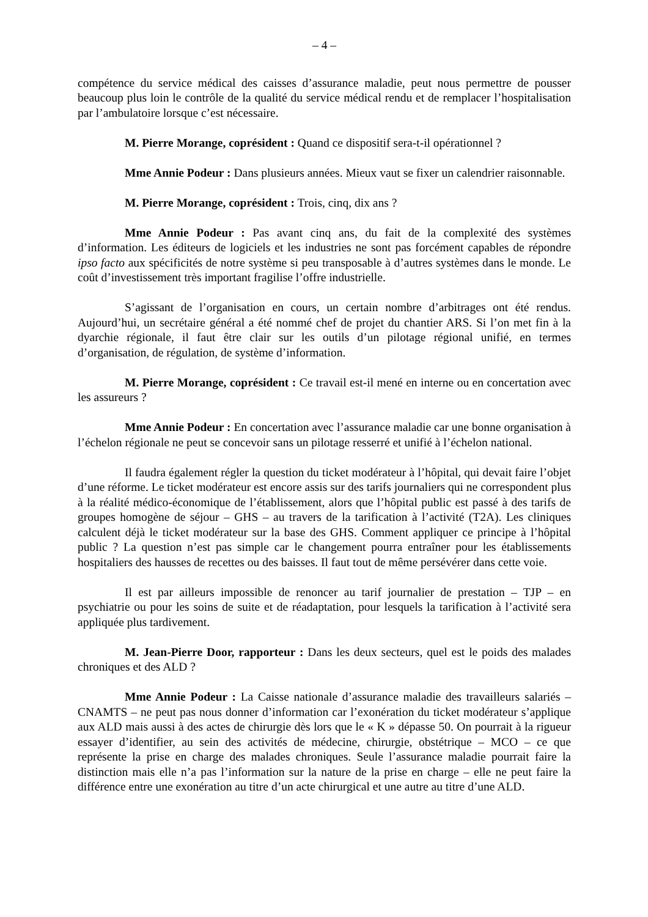– 4 –
compétence du service médical des caisses d’assurance maladie, peut nous permettre de pousser beaucoup plus loin le contrôle de la qualité du service médical rendu et de remplacer l’hospitalisation par l’ambulatoire lorsque c’est nécessaire.
M. Pierre Morange, coprésident : Quand ce dispositif sera-t-il opérationnel ?
Mme Annie Podeur : Dans plusieurs années. Mieux vaut se fixer un calendrier raisonnable.
M. Pierre Morange, coprésident : Trois, cinq, dix ans ?
Mme Annie Podeur : Pas avant cinq ans, du fait de la complexité des systèmes d’information. Les éditeurs de logiciels et les industries ne sont pas forcément capables de répondre ipso facto aux spécificités de notre système si peu transposable à d’autres systèmes dans le monde. Le coût d’investissement très important fragilise l’offre industrielle.
S’agissant de l’organisation en cours, un certain nombre d’arbitrages ont été rendus. Aujourd’hui, un secrétaire général a été nommé chef de projet du chantier ARS. Si l’on met fin à la dyarchie régionale, il faut être clair sur les outils d’un pilotage régional unifié, en termes d’organisation, de régulation, de système d’information.
M. Pierre Morange, coprésident : Ce travail est-il mené en interne ou en concertation avec les assureurs ?
Mme Annie Podeur : En concertation avec l’assurance maladie car une bonne organisation à l’échelon régionale ne peut se concevoir sans un pilotage resserré et unifié à l’échelon national.
Il faudra également régler la question du ticket modérateur à l’hôpital, qui devait faire l’objet d’une réforme. Le ticket modérateur est encore assis sur des tarifs journaliers qui ne correspondent plus à la réalité médico-économique de l’établissement, alors que l’hôpital public est passé à des tarifs de groupes homogène de séjour – GHS – au travers de la tarification à l’activité (T2A). Les cliniques calculent déjà le ticket modérateur sur la base des GHS. Comment appliquer ce principe à l’hôpital public ? La question n’est pas simple car le changement pourra entraîner pour les établissements hospitaliers des hausses de recettes ou des baisses. Il faut tout de même persévérer dans cette voie.
Il est par ailleurs impossible de renoncer au tarif journalier de prestation – TJP – en psychiatrie ou pour les soins de suite et de réadaptation, pour lesquels la tarification à l’activité sera appliquée plus tardivement.
M. Jean-Pierre Door, rapporteur : Dans les deux secteurs, quel est le poids des malades chroniques et des ALD ?
Mme Annie Podeur : La Caisse nationale d’assurance maladie des travailleurs salariés – CNAMTS – ne peut pas nous donner d’information car l’exonération du ticket modérateur s’applique aux ALD mais aussi à des actes de chirurgie dès lors que le « K » dépasse 50. On pourrait à la rigueur essayer d’identifier, au sein des activités de médecine, chirurgie, obstétrique – MCO – ce que représente la prise en charge des malades chroniques. Seule l’assurance maladie pourrait faire la distinction mais elle n’a pas l’information sur la nature de la prise en charge – elle ne peut faire la différence entre une exonération au titre d’un acte chirurgical et une autre au titre d’une ALD.